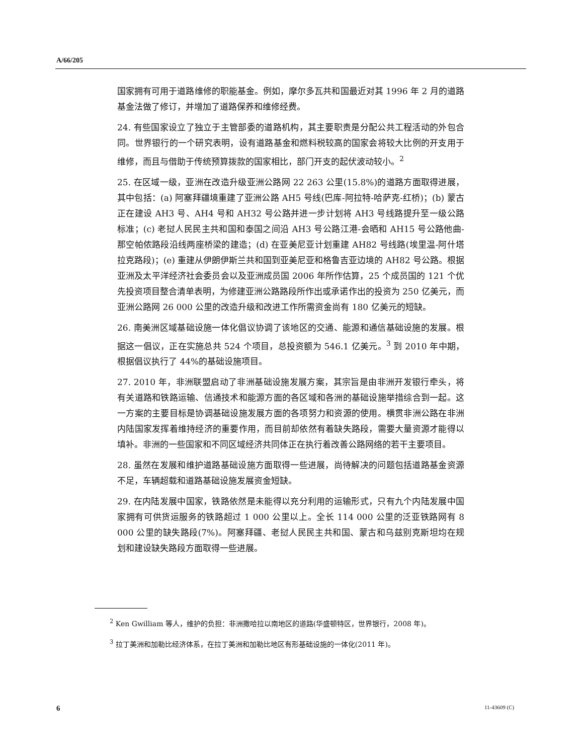A/66/205
国家拥有可用于道路维修的职能基金。例如，摩尔多瓦共和国最近对其 1996 年 2 月的道路基金法做了修订，并增加了道路保养和维修经费。
24. 有些国家设立了独立于主管部委的道路机构，其主要职责是分配公共工程活动的外包合同。世界银行的一个研究表明，设有道路基金和燃料税较高的国家会将较大比例的开支用于维修，而且与借助于传统预算拨款的国家相比，部门开支的起伏波动较小。<sup>2</sup>
25. 在区域一级，亚洲在改造升级亚洲公路网 22 263 公里(15.8%)的道路方面取得进展，其中包括：(a) 阿塞拜疆境重建了亚洲公路 AH5 号线(巴库-阿拉特-哈萨克-红桥)；(b) 蒙古正在建设 AH3 号、AH4 号和 AH32 号公路并进一步计划将 AH3 号线路提升至一级公路标准；(c) 老挝人民民主共和国和泰国之间沿 AH3 号公路江港-会晒和 AH15 号公路他曲-那空帕侬路段沿线两座桥梁的建造；(d) 在亚美尼亚计划重建 AH82 号线路(埃里温-阿什塔拉克路段)；(e) 重建从伊朗伊斯兰共和国到亚美尼亚和格鲁吉亚边境的 AH82 号公路。根据亚洲及太平洋经济社会委员会以及亚洲成员国 2006 年所作估算，25 个成员国的 121 个优先投资项目整合清单表明，为修建亚洲公路路段所作出或承诺作出的投资为 250 亿美元，而亚洲公路网 26 000 公里的改造升级和改进工作所需资金尚有 180 亿美元的短缺。
26. 南美洲区域基础设施一体化倡议协调了该地区的交通、能源和通信基础设施的发展。根据这一倡议，正在实施总共 524 个项目，总投资额为 546.1 亿美元。<sup>3</sup> 到 2010 年中期，根据倡议执行了 44%的基础设施项目。
27. 2010 年，非洲联盟启动了非洲基础设施发展方案，其宗旨是由非洲开发银行牵头，将有关道路和铁路运输、信通技术和能源方面的各区域和各洲的基础设施举措综合到一起。这一方案的主要目标是协调基础设施发展方面的各项努力和资源的使用。横贯非洲公路在非洲内陆国家发挥着维持经济的重要作用，而目前却依然有着缺失路段，需要大量资源才能得以填补。非洲的一些国家和不同区域经济共同体正在执行着改善公路网络的若干主要项目。
28. 虽然在发展和维护道路基础设施方面取得一些进展，尚待解决的问题包括道路基金资源不足，车辆超载和道路基础设施发展资金短缺。
29. 在内陆发展中国家，铁路依然是未能得以充分利用的运输形式，只有九个内陆发展中国家拥有可供货运服务的铁路超过 1 000 公里以上。全长 114 000 公里的泛亚铁路网有 8 000 公里的缺失路段(7%)。阿塞拜疆、老挝人民民主共和国、蒙古和乌兹别克斯坦均在规划和建设缺失路段方面取得一些进展。
<sup>2</sup> Ken Gwilliam 等人，维护的负担：非洲撒哈拉以南地区的道路(华盛顿特区，世界银行，2008 年)。
<sup>3</sup> 拉丁美洲和加勒比经济体系，在拉丁美洲和加勒比地区有形基础设施的一体化(2011 年)。
6 11-43609 (C)